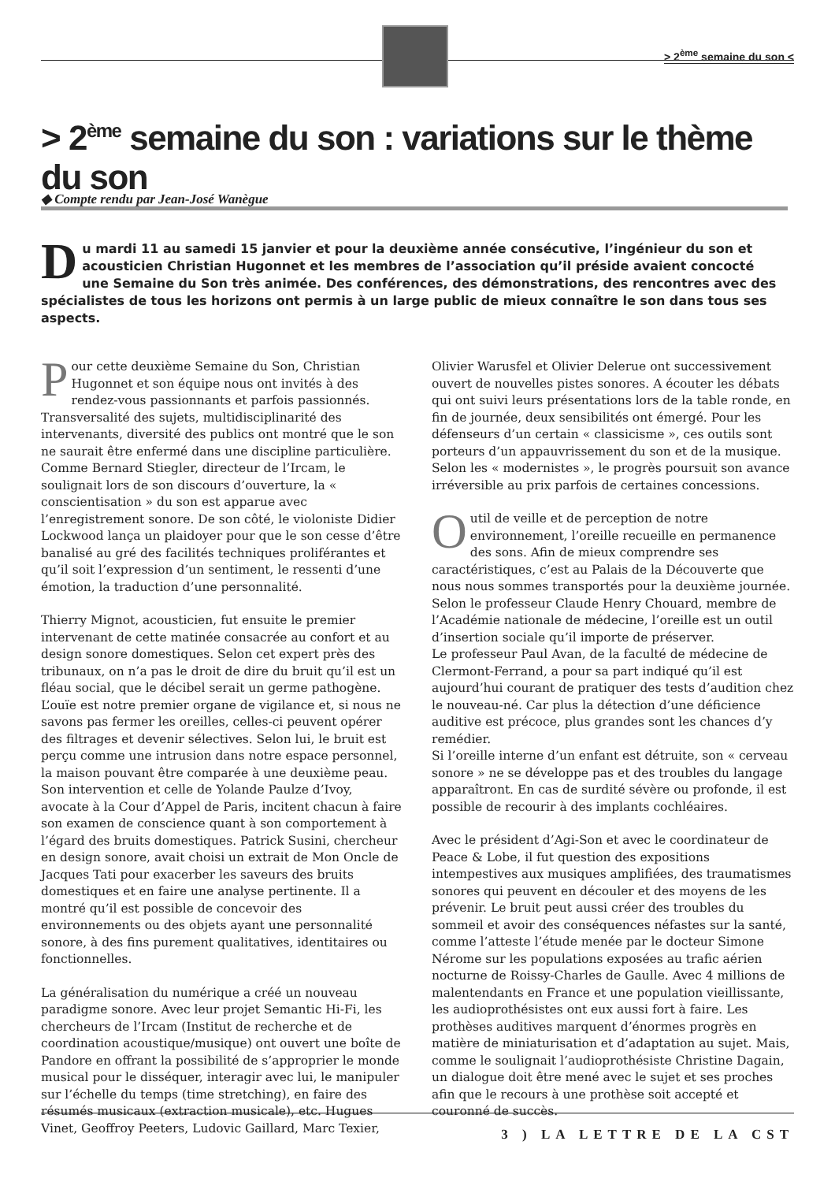> 2<sup>ème</sup> semaine du son <
> 2<sup>ème</sup> semaine du son : variations sur le thème du son
◆ Compte rendu par Jean-José Wanègue
Du mardi 11 au samedi 15 janvier et pour la deuxième année consécutive, l’ingénieur du son et acousticien Christian Hugonnet et les membres de l’association qu’il préside avaient concocté une Semaine du Son très animée. Des conférences, des démonstrations, des rencontres avec des spécialistes de tous les horizons ont permis à un large public de mieux connaître le son dans tous ses aspects.
Pour cette deuxième Semaine du Son, Christian Hugonnet et son équipe nous ont invités à des rendez-vous passionnants et parfois passionnés. Transversalité des sujets, multidisciplinarité des intervenants, diversité des publics ont montré que le son ne saurait être enfermé dans une discipline particulière. Comme Bernard Stiegler, directeur de l’Ircam, le soulignait lors de son discours d’ouverture, la « conscientisation » du son est apparue avec l’enregistrement sonore. De son côté, le violoniste Didier Lockwood lança un plaidoyer pour que le son cesse d’être banalisé au gré des facilités techniques proliférantes et qu’il soit l’expression d’un sentiment, le ressenti d’une émotion, la traduction d’une personnalité.
Thierry Mignot, acousticien, fut ensuite le premier intervenant de cette matinée consacrée au confort et au design sonore domestiques. Selon cet expert près des tribunaux, on n’a pas le droit de dire du bruit qu’il est un fléau social, que le décibel serait un germe pathogène. L’ouïe est notre premier organe de vigilance et, si nous ne savons pas fermer les oreilles, celles-ci peuvent opérer des filtrages et devenir sélectives. Selon lui, le bruit est perçu comme une intrusion dans notre espace personnel, la maison pouvant être comparée à une deuxième peau. Son intervention et celle de Yolande Paulze d’Ivoy, avocate à la Cour d’Appel de Paris, incitent chacun à faire son examen de conscience quant à son comportement à l’égard des bruits domestiques. Patrick Susini, chercheur en design sonore, avait choisi un extrait de Mon Oncle de Jacques Tati pour exacerber les saveurs des bruits domestiques et en faire une analyse pertinente. Il a montré qu’il est possible de concevoir des environnements ou des objets ayant une personnalité sonore, à des fins purement qualitatives, identitaires ou fonctionnelles.
La généralisation du numérique a créé un nouveau paradigme sonore. Avec leur projet Semantic Hi-Fi, les chercheurs de l’Ircam (Institut de recherche et de coordination acoustique/musique) ont ouvert une boîte de Pandore en offrant la possibilité de s’approprier le monde musical pour le disséquer, interagir avec lui, le manipuler sur l’échelle du temps (time stretching), en faire des résumés musicaux (extraction musicale), etc. Hugues Vinet, Geoffroy Peeters, Ludovic Gaillard, Marc Texier, Olivier Warusfel et Olivier Delerue ont successivement ouvert de nouvelles pistes sonores. A écouter les débats qui ont suivi leurs présentations lors de la table ronde, en fin de journée, deux sensibilités ont émergé. Pour les défenseurs d’un certain « classicisme », ces outils sont porteurs d’un appauvrissement du son et de la musique. Selon les « modernistes », le progrès poursuit son avance irréversible au prix parfois de certaines concessions.
Outil de veille et de perception de notre environnement, l’oreille recueille en permanence des sons. Afin de mieux comprendre ses caractéristiques, c’est au Palais de la Découverte que nous nous sommes transportés pour la deuxième journée.
Selon le professeur Claude Henry Chouard, membre de l’Académie nationale de médecine, l’oreille est un outil d’insertion sociale qu’il importe de préserver.
Le professeur Paul Avan, de la faculté de médecine de Clermont-Ferrand, a pour sa part indiqué qu’il est aujourd’hui courant de pratiquer des tests d’audition chez le nouveau-né. Car plus la détection d’une déficience auditive est précoce, plus grandes sont les chances d’y remédier.
Si l’oreille interne d’un enfant est détruite, son « cerveau sonore » ne se développe pas et des troubles du langage apparaîtront. En cas de surdité sévère ou profonde, il est possible de recourir à des implants cochléaires.
Avec le président d’Agi-Son et avec le coordinateur de Peace & Lobe, il fut question des expositions intempestives aux musiques amplifiées, des traumatismes sonores qui peuvent en découler et des moyens de les prévenir. Le bruit peut aussi créer des troubles du sommeil et avoir des conséquences néfastes sur la santé, comme l’atteste l’étude menée par le docteur Simone Nérome sur les populations exposées au trafic aérien nocturne de Roissy-Charles de Gaulle. Avec 4 millions de malentendants en France et une population vieillissante, les audioprothésistes ont eux aussi fort à faire. Les prothèses auditives marquent d’énormes progrès en matière de miniaturisation et d’adaptation au sujet. Mais, comme le soulignait l’audioprothésiste Christine Dagain, un dialogue doit être mené avec le sujet et ses proches afin que le recours à une prothèse soit accepté et couronné de succès.
3 ) LA LETTRE DE LA CST